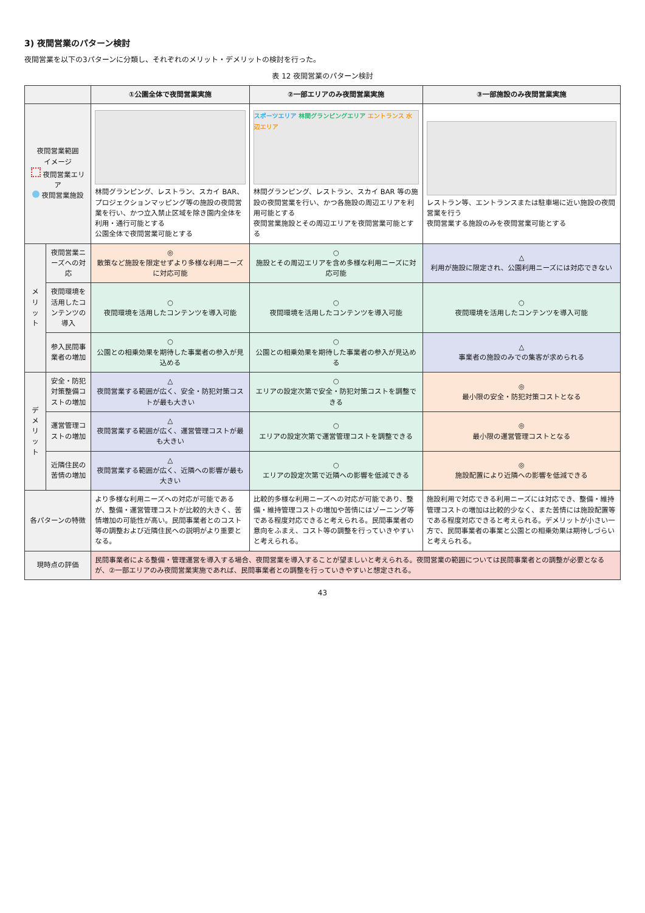3) 夜間営業のパターン検討
夜間営業を以下の3パターンに分類し、それぞれのメリット・デメリットの検討を行った。
表 12 夜間営業のパターン検討
| | | ①公園全体で夜間営業実施 | ②一部エリアのみ夜間営業実施 | ③一部施設のみ夜間営業実施 |
| --- | --- | --- | --- | --- |
| 夜間営業範囲 イメージ 夜間営業エリア 夜間営業施設 | | 林間グランピング、レストラン、スカイ BAR、プロジェクションマッピング等の施設の夜間営業を行い、かつ立入禁止区域を除き園内全体を利用・通行可能とする 公園全体で夜間営業可能とする | スポーツエリア 林間グランピングエリア エントランス 水辺エリア 林間グランピング、レストラン、スカイ BAR 等の施設の夜間営業を行い、かつ各施設の周辺エリアを利用可能とする 夜間営業施設とその周辺エリアを夜間営業可能とする | レストラン等、エントランスまたは駐車場に近い施設の夜間営業を行う 夜間営業する施設のみを夜間営業可能とする |
| メリット | 夜間営業ニーズへの対応 | ◎ 散策など施設を限定せずより多様な利用ニーズに対応可能 | ○ 施設とその周辺エリアを含め多様な利用ニーズに対応可能 | △ 利用が施設に限定され、公園利用ニーズには対応できない |
| | 夜間環境を活用したコンテンツの導入 | ○ 夜間環境を活用したコンテンツを導入可能 | ○ 夜間環境を活用したコンテンツを導入可能 | ○ 夜間環境を活用したコンテンツを導入可能 |
| | 参入民間事業者の増加 | ○ 公園との相乗効果を期待した事業者の参入が見込める | ○ 公園との相乗効果を期待した事業者の参入が見込める | △ 事業者の施設のみでの集客が求められる |
| デメリット | 安全・防犯対策整備コストの増加 | △ 夜間営業する範囲が広く、安全・防犯対策コストが最も大きい | ○ エリアの設定次第で安全・防犯対策コストを調整できる | ◎ 最小限の安全・防犯対策コストとなる |
| | 運営管理コストの増加 | △ 夜間営業する範囲が広く、運営管理コストが最も大きい | ○ エリアの設定次第で運営管理コストを調整できる | ◎ 最小限の運営管理コストとなる |
| | 近隣住民の苦情の増加 | △ 夜間営業する範囲が広く、近隣への影響が最も大きい | ○ エリアの設定次第で近隣への影響を低減できる | ◎ 施設配置により近隣への影響を低減できる |
| 各パターンの特徴 | | より多様な利用ニーズへの対応が可能であるが、整備・運営管理コストが比較的大きく、苦情増加の可能性が高い。民間事業者とのコスト等の調整および近隣住民への説明がより重要となる。 | 比較的多様な利用ニーズへの対応が可能であり、整備・維持管理コストの増加や苦情にはゾーニング等である程度対応できると考えられる。民間事業者の意向をふまえ、コスト等の調整を行っていきやすいと考えられる。 | 施設利用で対応できる利用ニーズには対応でき、整備・維持管理コストの増加は比較的少なく、また苦情には施設配置等である程度対応できると考えられる。デメリットが小さい一方で、民間事業者の事業と公園との相乗効果は期待しづらいと考えられる。 |
| 現時点の評価 | | 民間事業者による整備・管理運営を導入する場合、夜間営業を導入することが望ましいと考えられる。夜間営業の範囲については民間事業者との調整が必要となるが、②一部エリアのみ夜間営業実施であれば、民間事業者との調整を行っていきやすいと想定される。 | | |
43